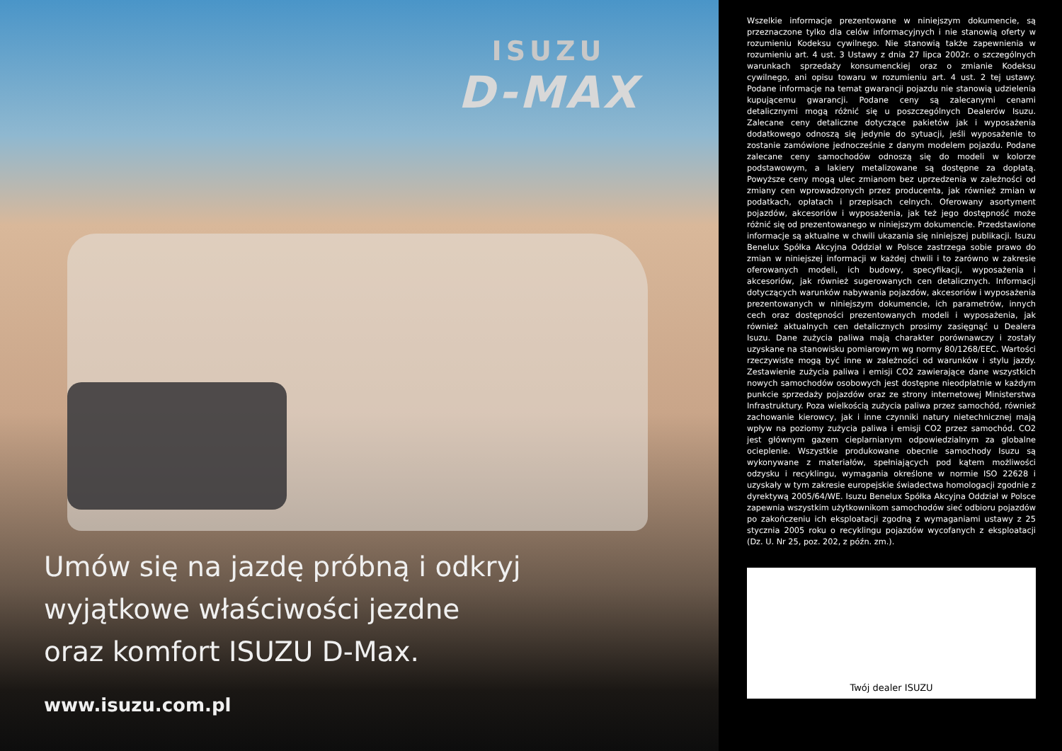ISUZU
D-MAX
Umów się na jazdę próbną i odkryj
wyjątkowe właściwości jezdne
oraz komfort ISUZU D-Max.
www.isuzu.com.pl
Wszelkie informacje prezentowane w niniejszym dokumencie, są przeznaczone tylko dla celów informacyjnych i nie stanowią oferty w rozumieniu Kodeksu cywilnego. Nie stanowią także zapewnienia w rozumieniu art. 4 ust. 3 Ustawy z dnia 27 lipca 2002r. o szczególnych warunkach sprzedaży konsumenckiej oraz o zmianie Kodeksu cywilnego, ani opisu towaru w rozumieniu art. 4 ust. 2 tej ustawy. Podane informacje na temat gwarancji pojazdu nie stanowią udzielenia kupującemu gwarancji. Podane ceny są zalecanymi cenami detalicznymi mogą różnić się u poszczególnych Dealerów Isuzu. Zalecane ceny detaliczne dotyczące pakietów jak i wyposażenia dodatkowego odnoszą się jedynie do sytuacji, jeśli wyposażenie to zostanie zamówione jednocześnie z danym modelem pojazdu. Podane zalecane ceny samochodów odnoszą się do modeli w kolorze podstawowym, a lakiery metalizowane są dostępne za dopłatą. Powyższe ceny mogą ulec zmianom bez uprzedzenia w zależności od zmiany cen wprowadzonych przez producenta, jak również zmian w podatkach, opłatach i przepisach celnych. Oferowany asortyment pojazdów, akcesoriów i wyposażenia, jak też jego dostępność może różnić się od prezentowanego w niniejszym dokumencie. Przedstawione informacje są aktualne w chwili ukazania się niniejszej publikacji. Isuzu Benelux Spółka Akcyjna Oddział w Polsce zastrzega sobie prawo do zmian w niniejszej informacji w każdej chwili i to zarówno w zakresie oferowanych modeli, ich budowy, specyfikacji, wyposażenia i akcesoriów, jak również sugerowanych cen detalicznych. Informacji dotyczących warunków nabywania pojazdów, akcesoriów i wyposażenia prezentowanych w niniejszym dokumencie, ich parametrów, innych cech oraz dostępności prezentowanych modeli i wyposażenia, jak również aktualnych cen detalicznych prosimy zasięgnąć u Dealera Isuzu. Dane zużycia paliwa mają charakter porównawczy i zostały uzyskane na stanowisku pomiarowym wg normy 80/1268/EEC. Wartości rzeczywiste mogą być inne w zależności od warunków i stylu jazdy. Zestawienie zużycia paliwa i emisji CO2 zawierające dane wszystkich nowych samochodów osobowych jest dostępne nieodpłatnie w każdym punkcie sprzedaży pojazdów oraz ze strony internetowej Ministerstwa Infrastruktury. Poza wielkością zużycia paliwa przez samochód, również zachowanie kierowcy, jak i inne czynniki natury nietechnicznej mają wpływ na poziomy zużycia paliwa i emisji CO2 przez samochód. CO2 jest głównym gazem cieplarnianym odpowiedzialnym za globalne ocieplenie. Wszystkie produkowane obecnie samochody Isuzu są wykonywane z materiałów, spełniających pod kątem możliwości odzysku i recyklingu, wymagania określone w normie ISO 22628 i uzyskały w tym zakresie europejskie świadectwa homologacji zgodnie z dyrektywą 2005/64/WE. Isuzu Benelux Spółka Akcyjna Oddział w Polsce zapewnia wszystkim użytkownikom samochodów sieć odbioru pojazdów po zakończeniu ich eksploatacji zgodną z wymaganiami ustawy z 25 stycznia 2005 roku o recyklingu pojazdów wycofanych z eksploatacji (Dz. U. Nr 25, poz. 202, z późn. zm.).
Twój dealer ISUZU